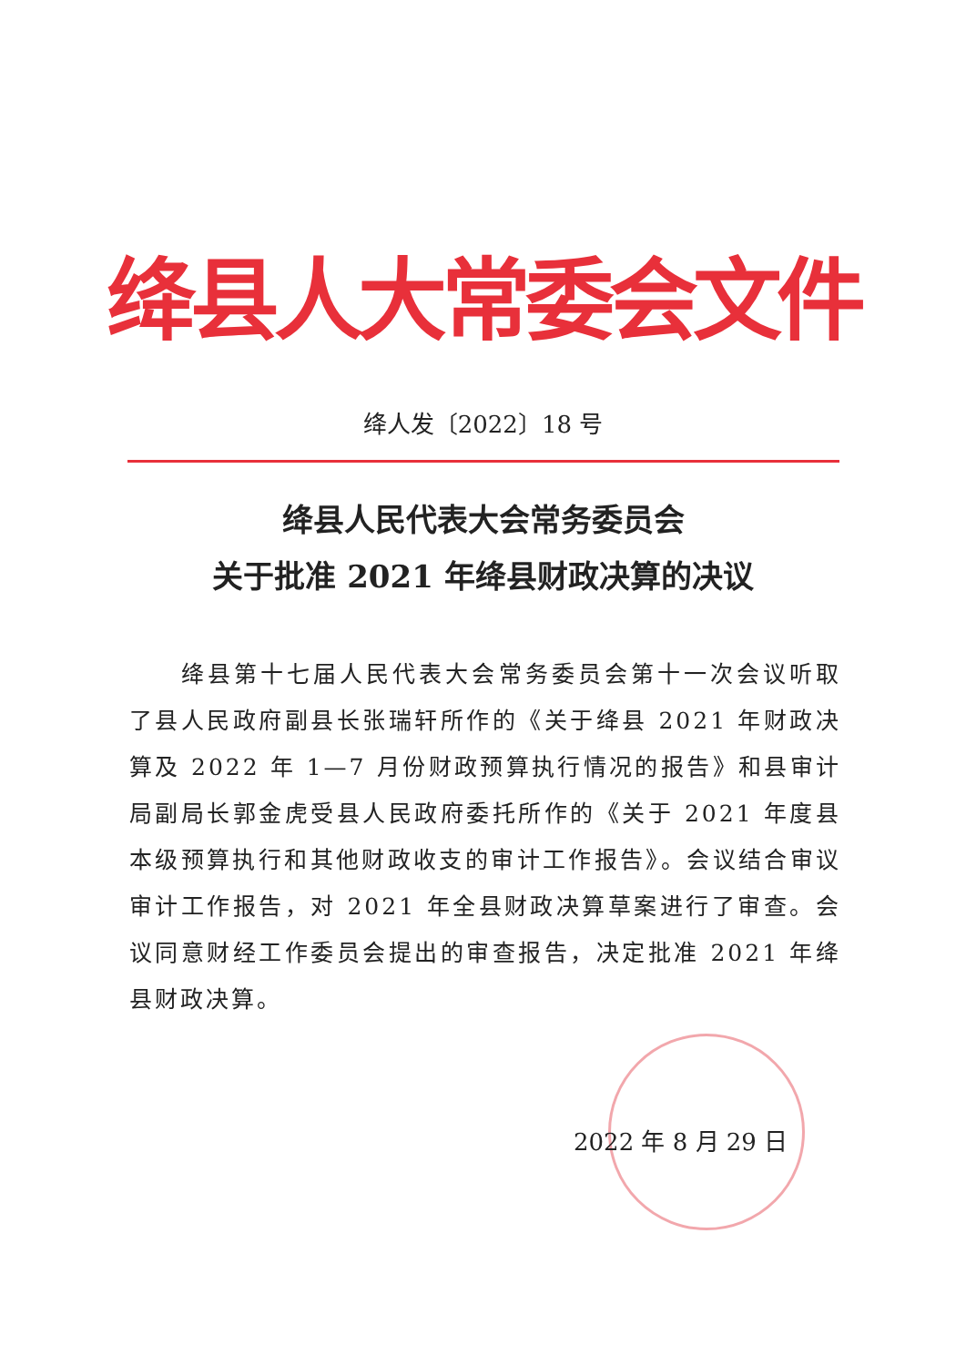绛县人大常委会文件
绛人发〔2022〕18 号
绛县人民代表大会常务委员会
关于批准 2021 年绛县财政决算的决议
  绛县第十七届人民代表大会常务委员会第十一次会议听取了县人民政府副县长张瑞轩所作的《关于绛县 2021 年财政决算及 2022 年 1—7 月份财政预算执行情况的报告》和县审计局副局长郭金虎受县人民政府委托所作的《关于 2021 年度县本级预算执行和其他财政收支的审计工作报告》。会议结合审议审计工作报告，对 2021 年全县财政决算草案进行了审查。会议同意财经工作委员会提出的审查报告，决定批准 2021 年绛县财政决算。
2022 年 8 月 29 日